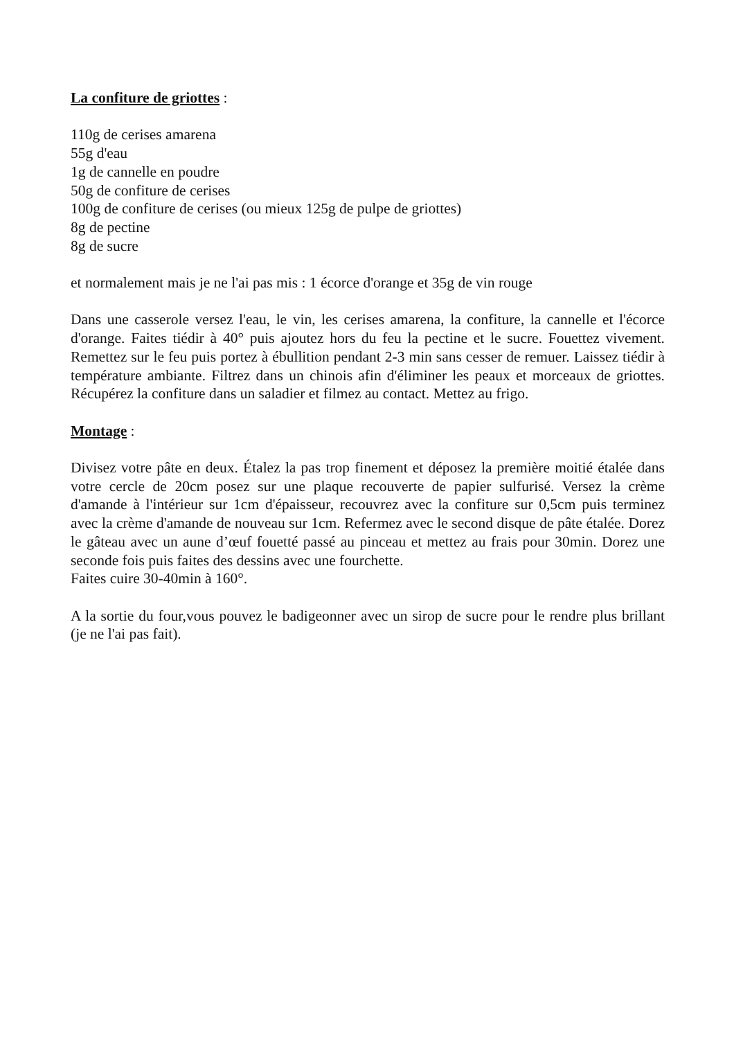La confiture de griottes :
110g de cerises amarena
55g d'eau
1g de cannelle en poudre
50g de confiture de cerises
100g de confiture de cerises (ou mieux 125g de pulpe de griottes)
8g de pectine
8g de sucre
et normalement mais je ne l'ai pas mis : 1 écorce d'orange et 35g de vin rouge
Dans une casserole versez l'eau, le vin, les cerises amarena, la confiture, la cannelle et l'écorce d'orange. Faites tiédir à 40° puis ajoutez hors du feu la pectine et le sucre. Fouettez vivement. Remettez sur le feu puis portez à ébullition pendant 2-3 min sans cesser de remuer. Laissez tiédir à température ambiante. Filtrez dans un chinois afin d'éliminer les peaux et morceaux de griottes. Récupérez la confiture dans un saladier et filmez au contact. Mettez au frigo.
Montage :
Divisez votre pâte en deux. Étalez la pas trop finement et déposez la première moitié étalée dans votre cercle de 20cm posez sur une plaque recouverte de papier sulfurisé. Versez la crème d'amande à l'intérieur sur 1cm d'épaisseur, recouvrez avec la confiture sur 0,5cm puis terminez avec la crème d'amande de nouveau sur 1cm. Refermez avec le second disque de pâte étalée. Dorez le gâteau avec un aune d’œuf fouetté passé au pinceau et mettez au frais pour 30min. Dorez une seconde fois puis faites des dessins avec une fourchette.
Faites cuire 30-40min à 160°.
A la sortie du four,vous pouvez le badigeonner avec un sirop de sucre pour le rendre plus brillant (je ne l'ai pas fait).